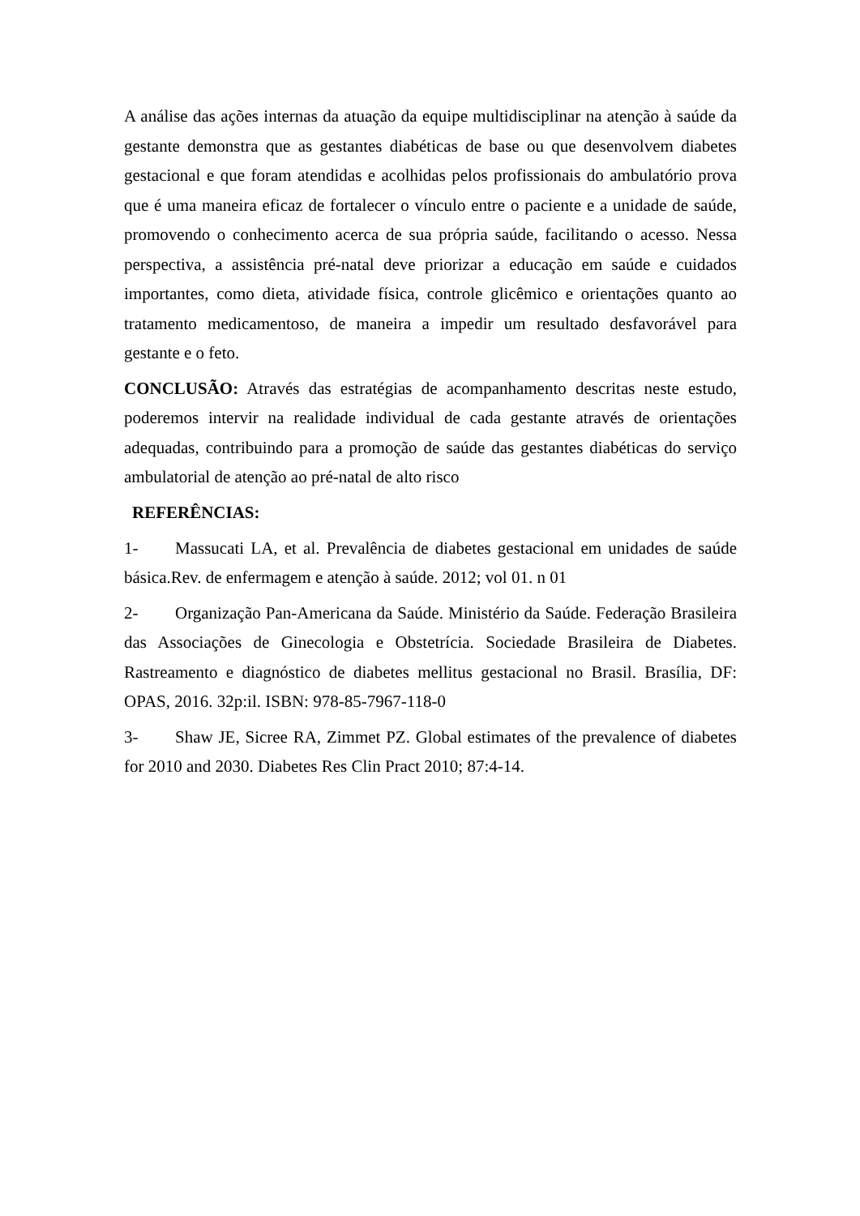A análise das ações internas da atuação da equipe multidisciplinar na atenção à saúde da gestante demonstra que as gestantes diabéticas de base ou que desenvolvem diabetes gestacional e que foram atendidas e acolhidas pelos profissionais do ambulatório prova que é uma maneira eficaz de fortalecer o vínculo entre o paciente e a unidade de saúde, promovendo o conhecimento acerca de sua própria saúde, facilitando o acesso. Nessa perspectiva, a assistência pré-natal deve priorizar a educação em saúde e cuidados importantes, como dieta, atividade física, controle glicêmico e orientações quanto ao tratamento medicamentoso, de maneira a impedir um resultado desfavorável para gestante e o feto.
CONCLUSÃO: Através das estratégias de acompanhamento descritas neste estudo, poderemos intervir na realidade individual de cada gestante através de orientações adequadas, contribuindo para a promoção de saúde das gestantes diabéticas do serviço ambulatorial de atenção ao pré-natal de alto risco
REFERÊNCIAS:
1- Massucati LA, et al. Prevalência de diabetes gestacional em unidades de saúde básica.Rev. de enfermagem e atenção à saúde. 2012; vol 01. n 01
2- Organização Pan-Americana da Saúde. Ministério da Saúde. Federação Brasileira das Associações de Ginecologia e Obstetrícia. Sociedade Brasileira de Diabetes. Rastreamento e diagnóstico de diabetes mellitus gestacional no Brasil. Brasília, DF: OPAS, 2016. 32p:il. ISBN: 978-85-7967-118-0
3- Shaw JE, Sicree RA, Zimmet PZ. Global estimates of the prevalence of diabetes for 2010 and 2030. Diabetes Res Clin Pract 2010; 87:4-14.